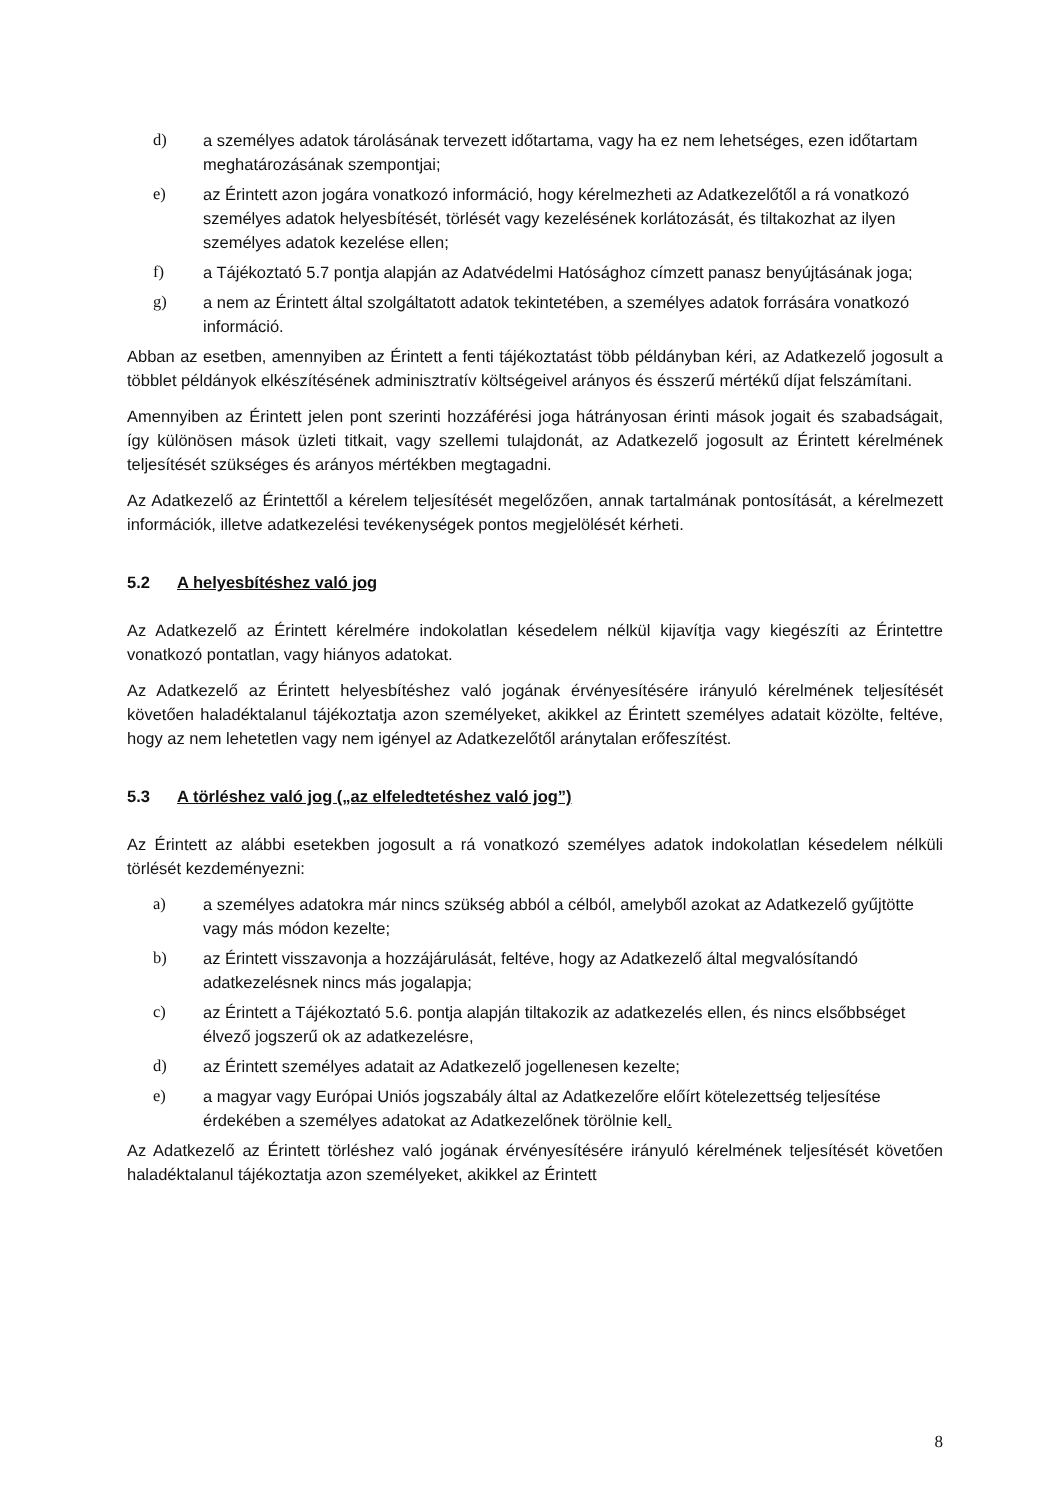d) a személyes adatok tárolásának tervezett időtartama, vagy ha ez nem lehetséges, ezen időtartam meghatározásának szempontjai;
e) az Érintett azon jogára vonatkozó információ, hogy kérelmezheti az Adatkezelőtől a rá vonatkozó személyes adatok helyesbítését, törlését vagy kezelésének korlátozását, és tiltakozhat az ilyen személyes adatok kezelése ellen;
f) a Tájékoztató 5.7 pontja alapján az Adatvédelmi Hatósághoz címzett panasz benyújtásának joga;
g) a nem az Érintett által szolgáltatott adatok tekintetében, a személyes adatok forrására vonatkozó információ.
Abban az esetben, amennyiben az Érintett a fenti tájékoztatást több példányban kéri, az Adatkezelő jogosult a többlet példányok elkészítésének adminisztratív költségeivel arányos és ésszerű mértékű díjat felszámítani.
Amennyiben az Érintett jelen pont szerinti hozzáférési joga hátrányosan érinti mások jogait és szabadságait, így különösen mások üzleti titkait, vagy szellemi tulajdonát, az Adatkezelő jogosult az Érintett kérelmének teljesítését szükséges és arányos mértékben megtagadni.
Az Adatkezelő az Érintettől a kérelem teljesítését megelőzően, annak tartalmának pontosítását, a kérelmezett információk, illetve adatkezelési tevékenységek pontos megjelölését kérheti.
5.2 A helyesbítéshez való jog
Az Adatkezelő az Érintett kérelmére indokolatlan késedelem nélkül kijavítja vagy kiegészíti az Érintettre vonatkozó pontatlan, vagy hiányos adatokat.
Az Adatkezelő az Érintett helyesbítéshez való jogának érvényesítésére irányuló kérelmének teljesítését követően haladéktalanul tájékoztatja azon személyeket, akikkel az Érintett személyes adatait közölte, feltéve, hogy az nem lehetetlen vagy nem igényel az Adatkezelőtől aránytalan erőfeszítést.
5.3 A törléshez való jog („az elfeledtetéshez való jog”)
Az Érintett az alábbi esetekben jogosult a rá vonatkozó személyes adatok indokolatlan késedelem nélküli törlését kezdeményezni:
a) a személyes adatokra már nincs szükség abból a célból, amelyből azokat az Adatkezelő gyűjtötte vagy más módon kezelte;
b) az Érintett visszavonja a hozzájárulását, feltéve, hogy az Adatkezelő által megvalósítandó adatkezelésnek nincs más jogalapja;
c) az Érintett a Tájékoztató 5.6. pontja alapján tiltakozik az adatkezelés ellen, és nincs elsőbbséget élvező jogszerű ok az adatkezelésre,
d) az Érintett személyes adatait az Adatkezelő jogellenesen kezelte;
e) a magyar vagy Európai Uniós jogszabály által az Adatkezelőre előírt kötelezettség teljesítése érdekében a személyes adatokat az Adatkezelőnek törölnie kell.
Az Adatkezelő az Érintett törléshez való jogának érvényesítésére irányuló kérelmének teljesítését követően haladéktalanul tájékoztatja azon személyeket, akikkel az Érintett
8